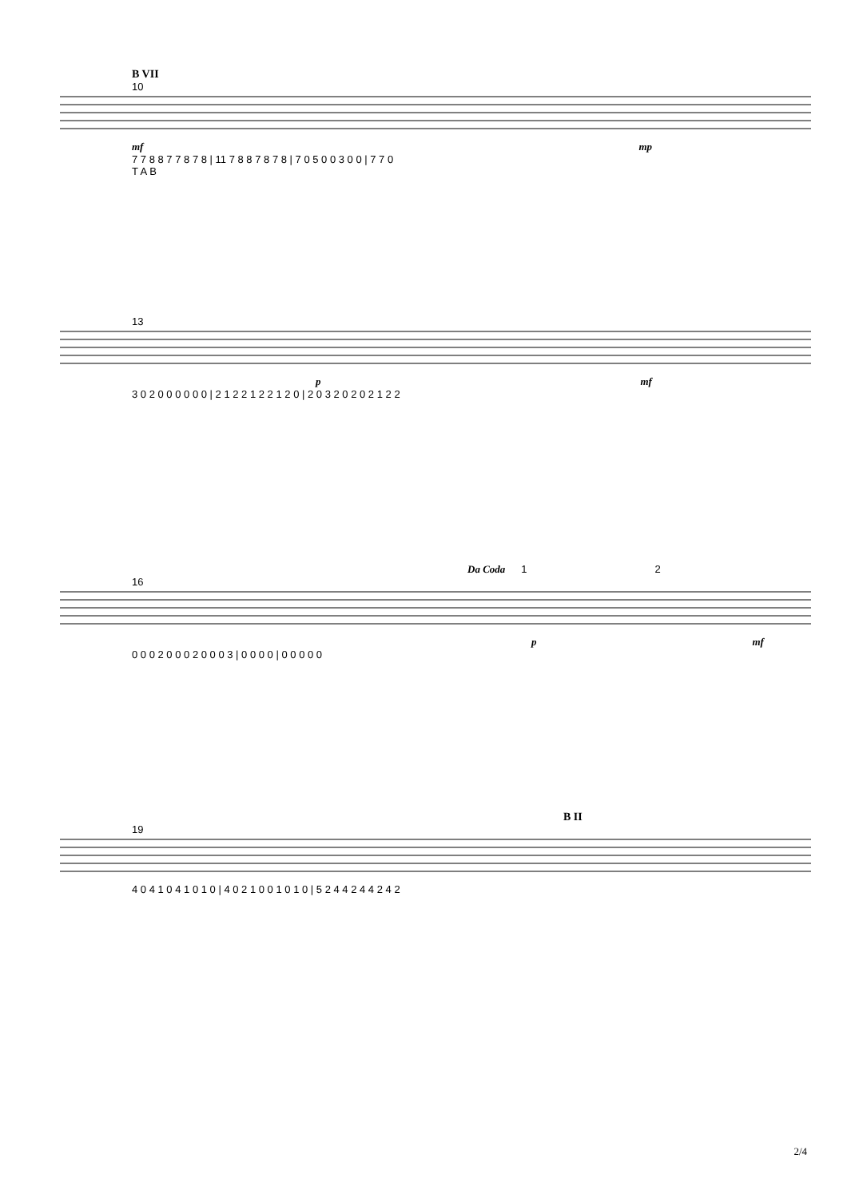B VII
10
mf mp
7 7 8 8 7 7 8 7 8 | 11 7 8 8 7 8 7 8 | 7 0 5 0 0 3 0 0 | 7 7 0
T A B
13
pmf
3 0 2 0 0 0 0 0 0 | 2 1 2 2 1 2 2 1 2 0 | 2 0 3 2 0 2 0 2 1 2 2
Da Coda 1 2
16
pmf
0 0 0 2 0 0 0 2 0 0 0 3 | 0 0 0 0 | 0 0 0 0 0
B II
19
4 0 4 1 0 4 1 0 1 0 | 4 0 2 1 0 0 1 0 1 0 | 5 2 4 4 2 4 4 2 4 2
2/4